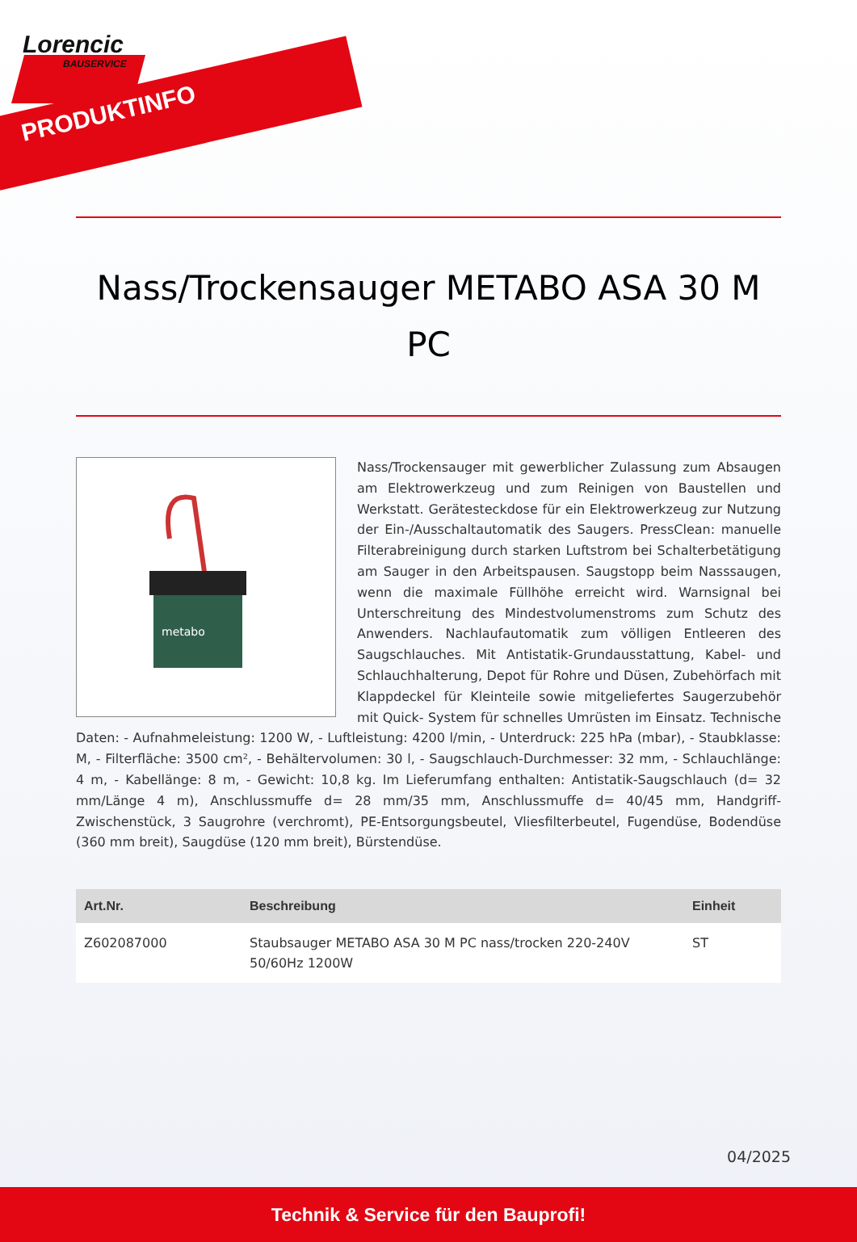Lorencic
BAUSERVICE
PRODUKTINFO
Nass/Trockensauger METABO ASA 30 M PC
metabo
Nass/Trockensauger mit gewerblicher Zulassung zum Absaugen am Elektrowerkzeug und zum Reinigen von Baustellen und Werkstatt. Gerätesteckdose für ein Elektrowerkzeug zur Nutzung der Ein-/Ausschaltautomatik des Saugers. PressClean: manuelle Filterabreinigung durch starken Luftstrom bei Schalterbetätigung am Sauger in den Arbeitspausen. Saugstopp beim Nasssaugen, wenn die maximale Füllhöhe erreicht wird. Warnsignal bei Unterschreitung des Mindestvolumenstroms zum Schutz des Anwenders. Nachlaufautomatik zum völligen Entleeren des Saugschlauches. Mit Antistatik-Grundausstattung, Kabel- und Schlauchhalterung, Depot für Rohre und Düsen, Zubehörfach mit Klappdeckel für Kleinteile sowie mitgeliefertes Saugerzubehör mit Quick- System für schnelles Umrüsten im Einsatz. Technische Daten: - Aufnahmeleistung: 1200 W, - Luftleistung: 4200 l/min, - Unterdruck: 225 hPa (mbar), - Staubklasse: M, - Filterfläche: 3500 cm², - Behältervolumen: 30 l, - Saugschlauch-Durchmesser: 32 mm, - Schlauchlänge: 4 m, - Kabellänge: 8 m, - Gewicht: 10,8 kg. Im Lieferumfang enthalten: Antistatik-Saugschlauch (d= 32 mm/Länge 4 m), Anschlussmuffe d= 28 mm/35 mm, Anschlussmuffe d= 40/45 mm, Handgriff- Zwischenstück, 3 Saugrohre (verchromt), PE-Entsorgungsbeutel, Vliesfilterbeutel, Fugendüse, Bodendüse (360 mm breit), Saugdüse (120 mm breit), Bürstendüse.
| Art.Nr. | Beschreibung | Einheit |
| --- | --- | --- |
| Z602087000 | Staubsauger METABO ASA 30 M PC nass/trocken 220-240V 50/60Hz 1200W | ST |
04/2025
Technik & Service für den Bauprofi!